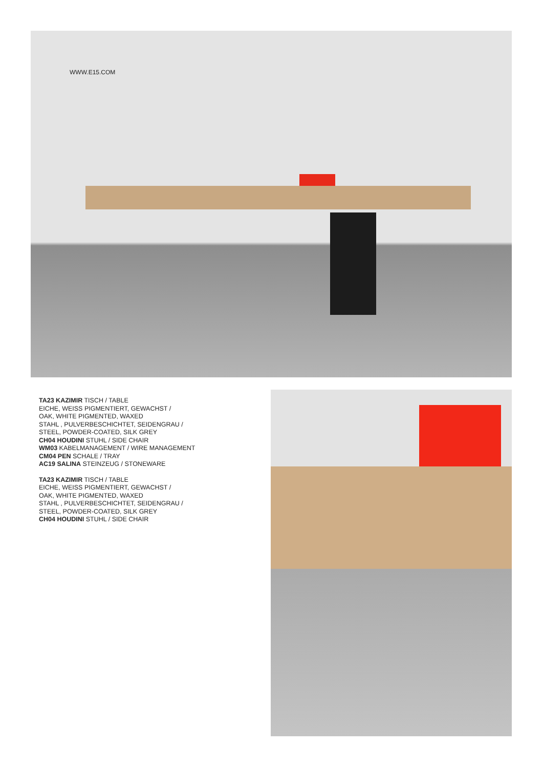WWW.E15.COM
TA23 KAZIMIR TISCH / TABLE
EICHE, WEISS PIGMENTIERT, GEWACHST /
OAK, WHITE PIGMENTED, WAXED
STAHL , PULVERBESCHICHTET, SEIDENGRAU /
STEEL, POWDER-COATED, SILK GREY
CH04 HOUDINI STUHL / SIDE CHAIR
WM03 KABELMANAGEMENT / WIRE MANAGEMENT
CM04 PEN SCHALE / TRAY
AC19 SALINA STEINZEUG / STONEWARE
TA23 KAZIMIR TISCH / TABLE
EICHE, WEISS PIGMENTIERT, GEWACHST /
OAK, WHITE PIGMENTED, WAXED
STAHL , PULVERBESCHICHTET, SEIDENGRAU /
STEEL, POWDER-COATED, SILK GREY
CH04 HOUDINI STUHL / SIDE CHAIR